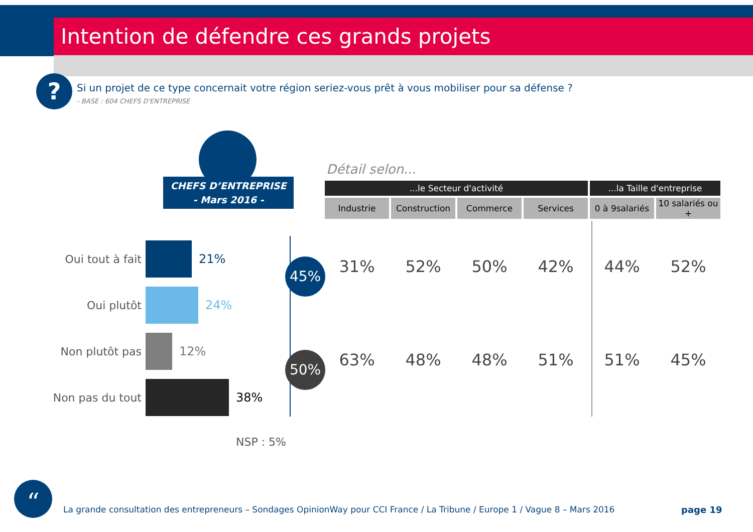Intention de défendre ces grands projets
?
Si un projet de ce type concernait votre région seriez-vous prêt à vous mobiliser pour sa défense ?
- BASE : 604 CHEFS D'ENTREPRISE
CHEFS D’ENTREPRISE
- Mars 2016 -
Oui tout à fait
21%
Oui plutôt 24%
Non plutôt pas
12%
Non pas du tout
38%
45%
50%
NSP : 5%
Détail selon...
| ...le Secteur d'activité | | | | ...la Taille d'entreprise | |
| --- | --- | --- | --- | --- | --- |
| Industrie | Construction | Commerce | Services | 0 à 9salariés | 10 salariés ou + |
| 31% | 52% | 50% | 42% | 44% | 52% |
| 63% | 48% | 48% | 51% | 51% | 45% |
“
La grande consultation des entrepreneurs – Sondages OpinionWay pour CCI France / La Tribune / Europe 1 / Vague 8 – Mars 2016
page 19